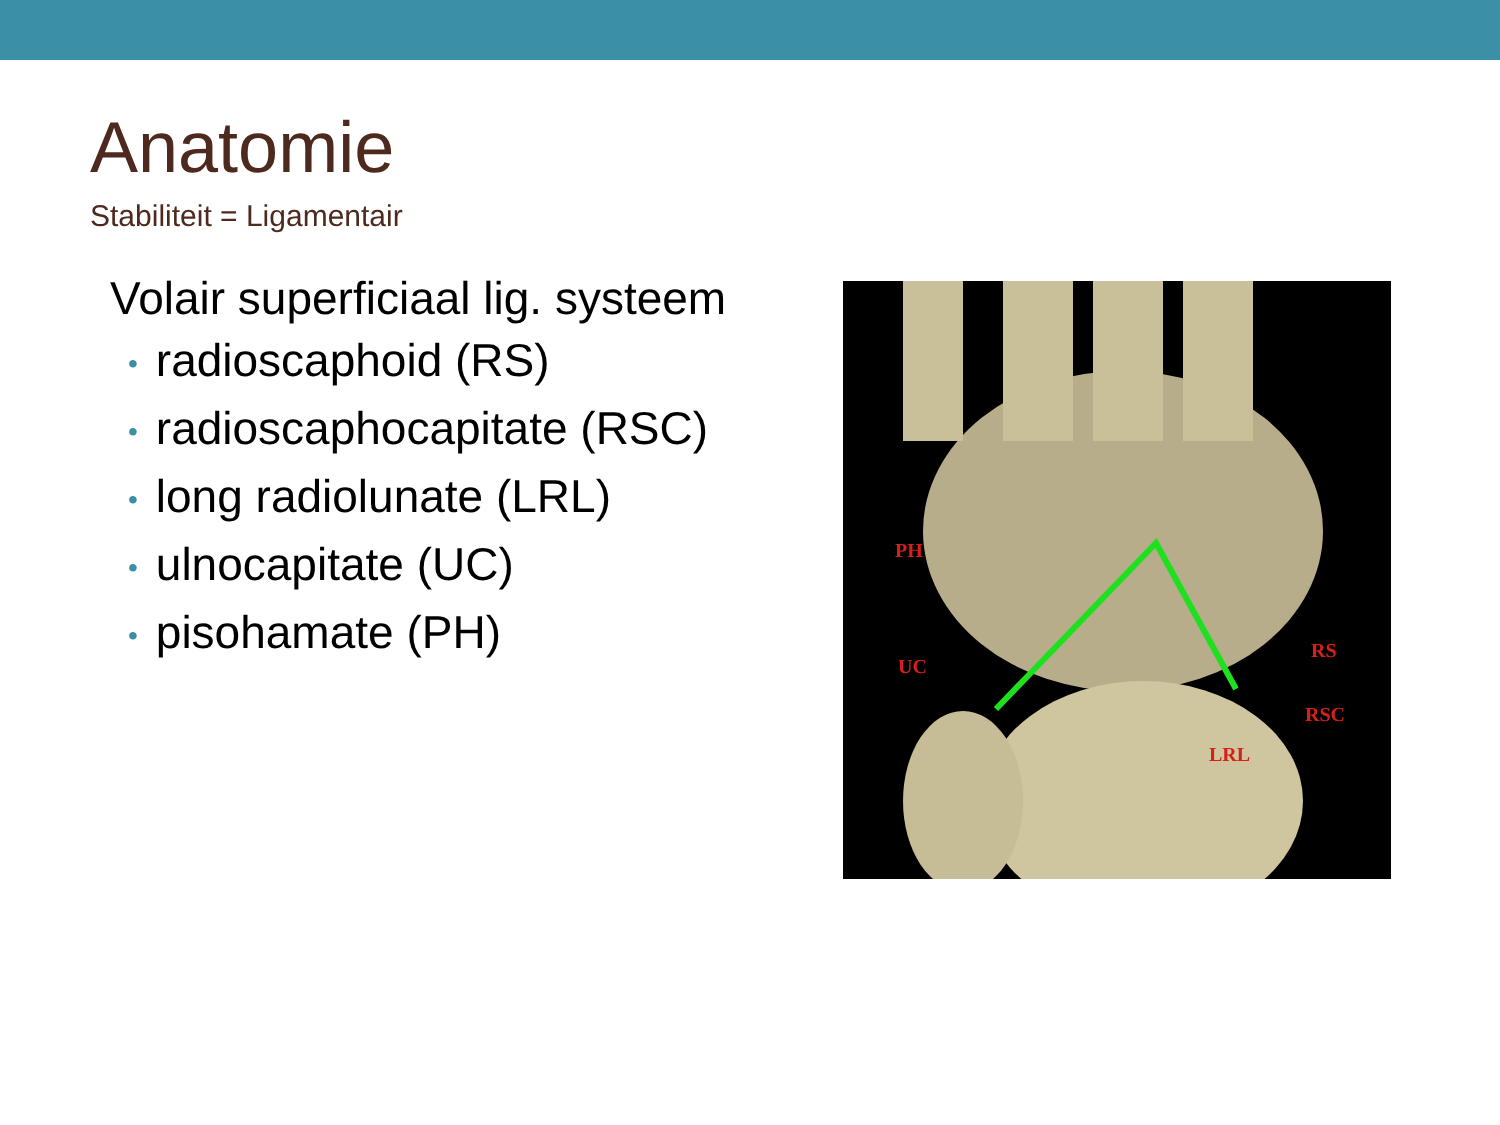Anatomie
Stabiliteit = Ligamentair
Volair superficiaal lig. systeem
• radioscaphoid (RS)
• radioscaphocapitate (RSC)
• long radiolunate (LRL)
• ulnocapitate (UC)
• pisohamate (PH)
PH
UC
RS
RSC
LRL